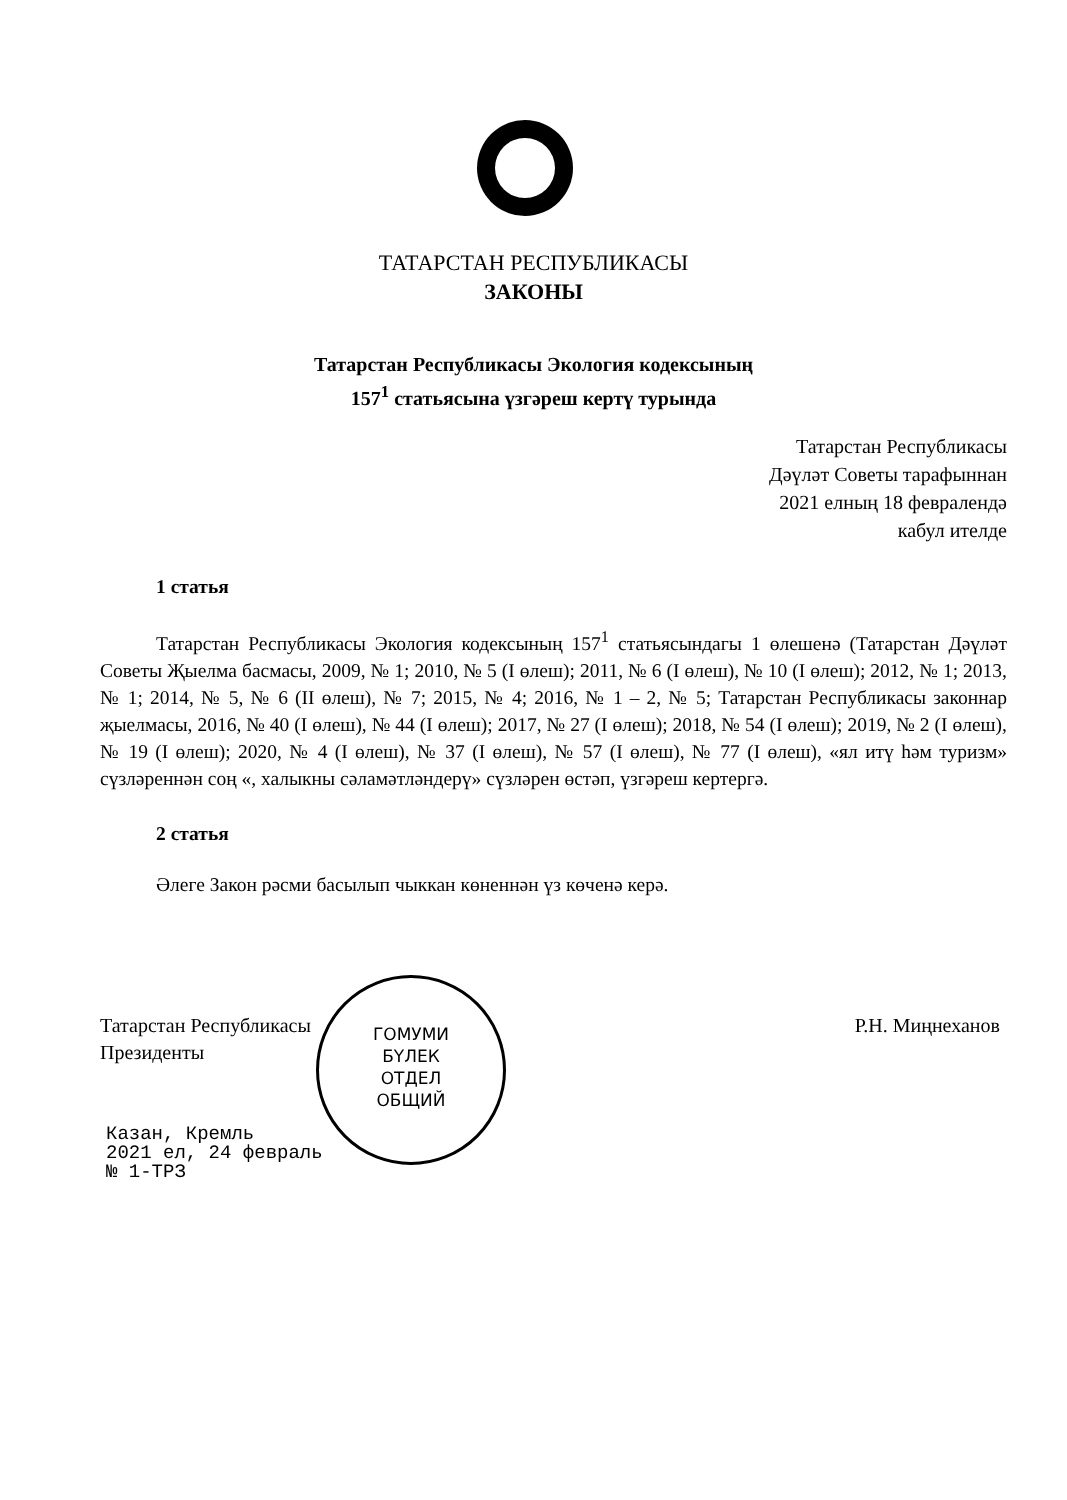ТАТАРСТАН РЕСПУБЛИКАСЫ
ЗАКОНЫ
Татарстан Республикасы Экология кодексының
157<sup>1</sup> статьясына үзгәреш кертү турында
Татарстан Республикасы
Дәүләт Советы тарафыннан
2021 елның 18 февралендә
кабул ителде
1 статья
Татарстан Республикасы Экология кодексының 157<sup>1</sup> статьясындагы 1 өлешенә (Татарстан Дәүләт Советы Җыелма басмасы, 2009, № 1; 2010, № 5 (I өлеш); 2011, № 6 (I өлеш), № 10 (I өлеш); 2012, № 1; 2013, № 1; 2014, № 5, № 6 (II өлеш), № 7; 2015, № 4; 2016, № 1 – 2, № 5; Татарстан Республикасы законнар җыелмасы, 2016, № 40 (I өлеш), № 44 (I өлеш); 2017, № 27 (I өлеш); 2018, № 54 (I өлеш); 2019, № 2 (I өлеш), № 19 (I өлеш); 2020, № 4 (I өлеш), № 37 (I өлеш), № 57 (I өлеш), № 77 (I өлеш), «ял итү һәм туризм» сүзләреннән соң «, халыкны сәламәтләндерү» сүзләрен өстәп, үзгәреш кертергә.
2 статья
Әлеге Закон рәсми басылып чыккан көненнән үз көченә керә.
Татарстан Республикасы
Президенты
Р.Н. Миңнеханов
ГОМУМИ
БҮЛЕК
ОТДЕЛ
ОБЩИЙ
Казан, Кремль
2021 ел, 24 февраль
№ 1-ТРЗ